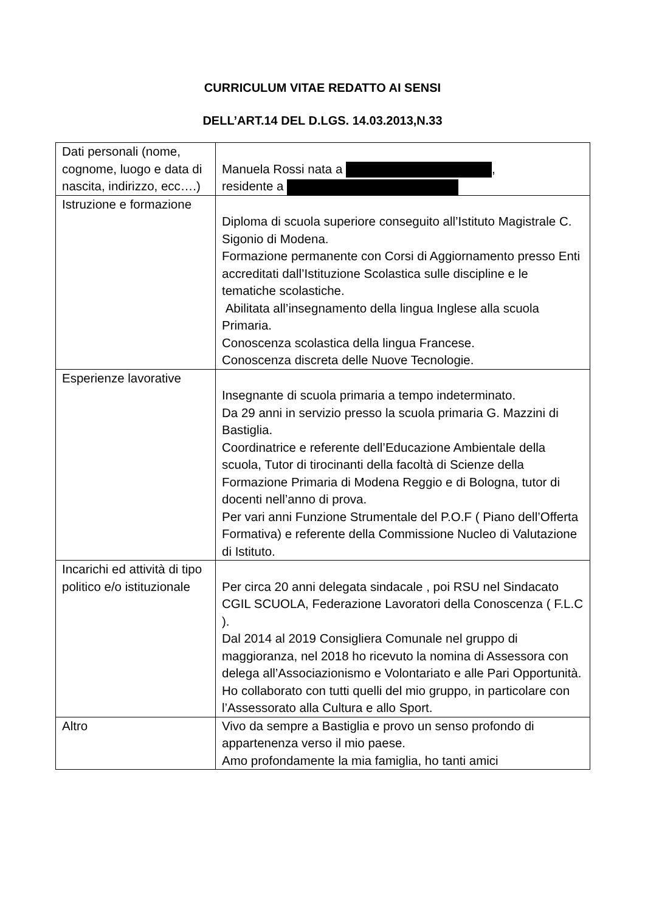CURRICULUM VITAE REDATTO AI SENSI
DELL’ART.14 DEL D.LGS. 14.03.2013,N.33
| Dati personali (nome, cognome, luogo e data di nascita, indirizzo, ecc….) | Manuela Rossi nata a , residente a |
| Istruzione e formazione | Diploma di scuola superiore conseguito all’Istituto Magistrale C. Sigonio di Modena. Formazione permanente con Corsi di Aggiornamento presso Enti accreditati dall’Istituzione Scolastica sulle discipline e le tematiche scolastiche. Abilitata all’insegnamento della lingua Inglese alla scuola Primaria. Conoscenza scolastica della lingua Francese. Conoscenza discreta delle Nuove Tecnologie. |
| Esperienze lavorative | Insegnante di scuola primaria a tempo indeterminato. Da 29 anni in servizio presso la scuola primaria G. Mazzini di Bastiglia. Coordinatrice e referente dell’Educazione Ambientale della scuola, Tutor di tirocinanti della facoltà di Scienze della Formazione Primaria di Modena Reggio e di Bologna, tutor di docenti nell’anno di prova. Per vari anni Funzione Strumentale del P.O.F ( Piano dell’Offerta Formativa) e referente della Commissione Nucleo di Valutazione di Istituto. |
| Incarichi ed attività di tipo politico e/o istituzionale | Per circa 20 anni delegata sindacale , poi RSU nel Sindacato CGIL SCUOLA, Federazione Lavoratori della Conoscenza ( F.L.C ). Dal 2014 al 2019 Consigliera Comunale nel gruppo di maggioranza, nel 2018 ho ricevuto la nomina di Assessora con delega all’Associazionismo e Volontariato e alle Pari Opportunità. Ho collaborato con tutti quelli del mio gruppo, in particolare con l’Assessorato alla Cultura e allo Sport. |
| Altro | Vivo da sempre a Bastiglia e provo un senso profondo di appartenenza verso il mio paese. Amo profondamente la mia famiglia, ho tanti amici |